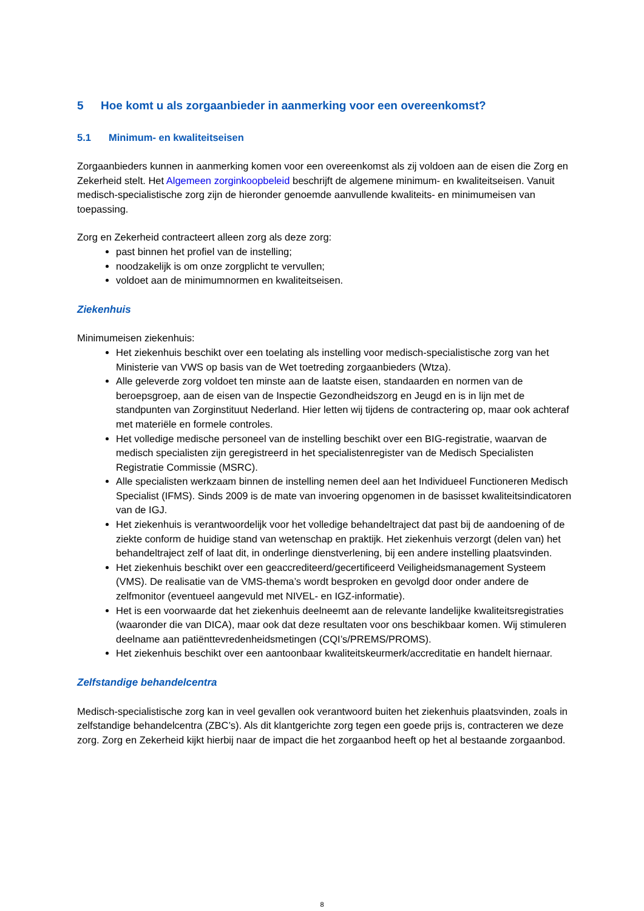5 Hoe komt u als zorgaanbieder in aanmerking voor een overeenkomst?
5.1 Minimum- en kwaliteitseisen
Zorgaanbieders kunnen in aanmerking komen voor een overeenkomst als zij voldoen aan de eisen die Zorg en Zekerheid stelt. Het Algemeen zorginkoopbeleid beschrijft de algemene minimum- en kwaliteitseisen. Vanuit medisch-specialistische zorg zijn de hieronder genoemde aanvullende kwaliteits- en minimumeisen van toepassing.
Zorg en Zekerheid contracteert alleen zorg als deze zorg:
past binnen het profiel van de instelling;
noodzakelijk is om onze zorgplicht te vervullen;
voldoet aan de minimumnormen en kwaliteitseisen.
Ziekenhuis
Minimumeisen ziekenhuis:
Het ziekenhuis beschikt over een toelating als instelling voor medisch-specialistische zorg van het Ministerie van VWS op basis van de Wet toetreding zorgaanbieders (Wtza).
Alle geleverde zorg voldoet ten minste aan de laatste eisen, standaarden en normen van de beroepsgroep, aan de eisen van de Inspectie Gezondheidszorg en Jeugd en is in lijn met de standpunten van Zorginstituut Nederland. Hier letten wij tijdens de contractering op, maar ook achteraf met materiële en formele controles.
Het volledige medische personeel van de instelling beschikt over een BIG-registratie, waarvan de medisch specialisten zijn geregistreerd in het specialistenregister van de Medisch Specialisten Registratie Commissie (MSRC).
Alle specialisten werkzaam binnen de instelling nemen deel aan het Individueel Functioneren Medisch Specialist (IFMS). Sinds 2009 is de mate van invoering opgenomen in de basisset kwaliteitsindicatoren van de IGJ.
Het ziekenhuis is verantwoordelijk voor het volledige behandeltraject dat past bij de aandoening of de ziekte conform de huidige stand van wetenschap en praktijk. Het ziekenhuis verzorgt (delen van) het behandeltraject zelf of laat dit, in onderlinge dienstverlening, bij een andere instelling plaatsvinden.
Het ziekenhuis beschikt over een geaccrediteerd/gecertificeerd Veiligheidsmanagement Systeem (VMS). De realisatie van de VMS-thema’s wordt besproken en gevolgd door onder andere de zelfmonitor (eventueel aangevuld met NIVEL- en IGZ-informatie).
Het is een voorwaarde dat het ziekenhuis deelneemt aan de relevante landelijke kwaliteitsregistraties (waaronder die van DICA), maar ook dat deze resultaten voor ons beschikbaar komen. Wij stimuleren deelname aan patiënttevredenheidsmetingen (CQI’s/PREMS/PROMS).
Het ziekenhuis beschikt over een aantoonbaar kwaliteitskeurmerk/accreditatie en handelt hiernaar.
Zelfstandige behandelcentra
Medisch-specialistische zorg kan in veel gevallen ook verantwoord buiten het ziekenhuis plaatsvinden, zoals in zelfstandige behandelcentra (ZBC’s). Als dit klantgerichte zorg tegen een goede prijs is, contracteren we deze zorg. Zorg en Zekerheid kijkt hierbij naar de impact die het zorgaanbod heeft op het al bestaande zorgaanbod.
8